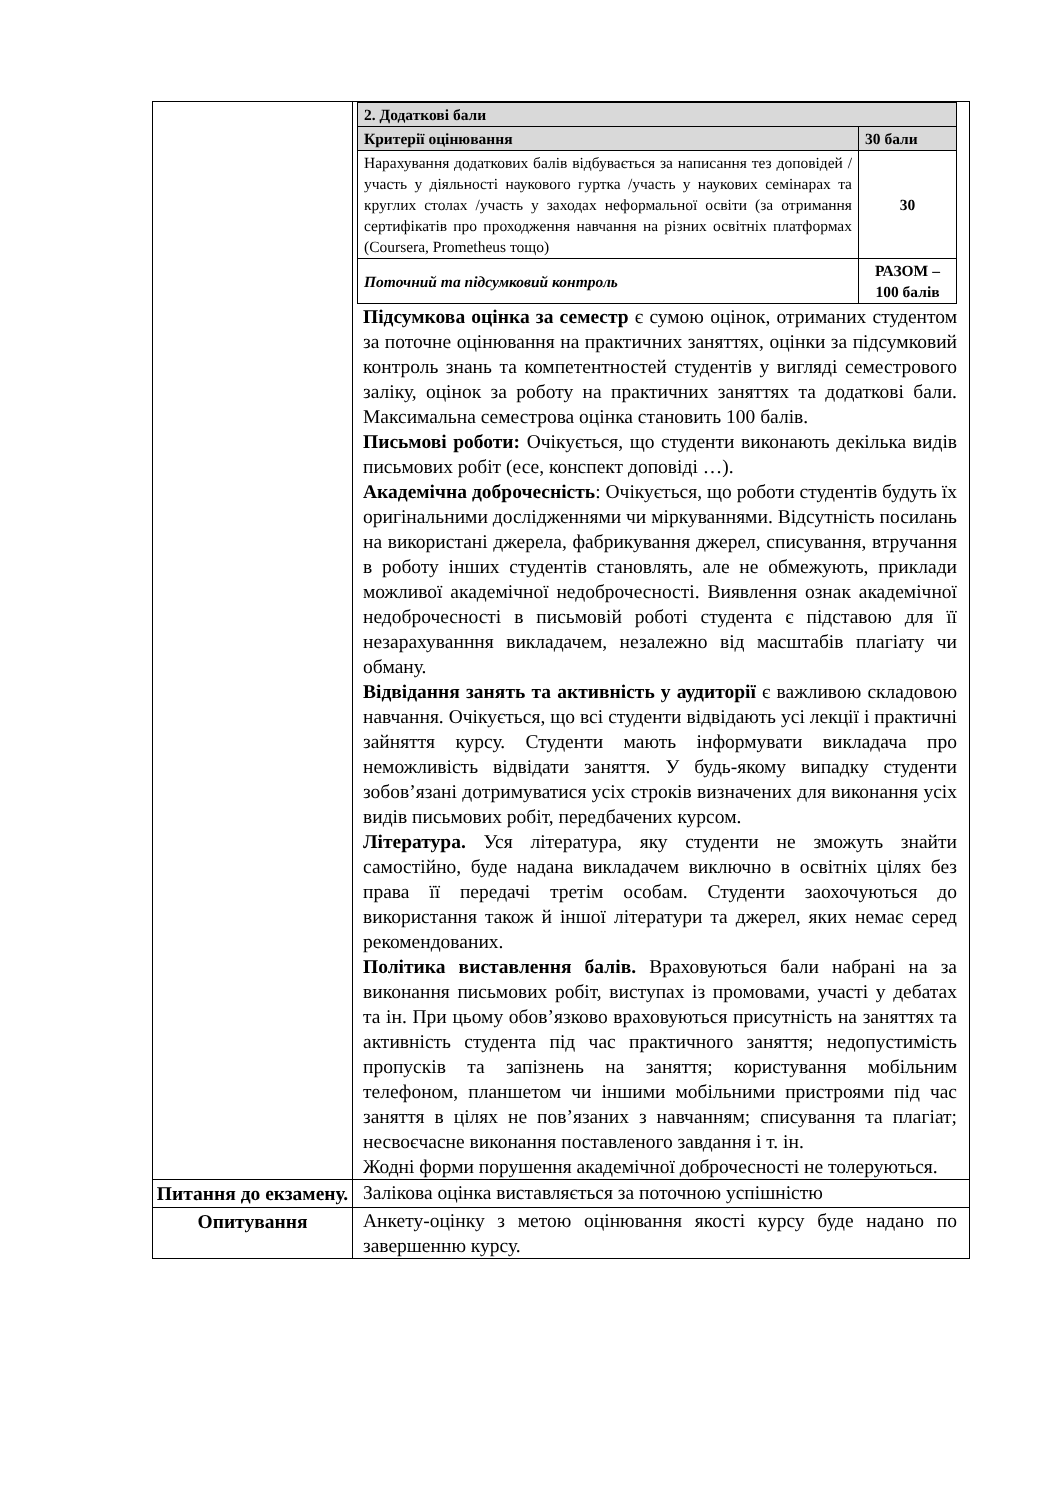| | / 2. Додаткові бали / / / --- / --- / / Критерії оцінювання / 30 бали / / Нарахування додаткових балів відбувається за написання тез доповідей / участь у діяльності наукового гуртка /участь у наукових семінарах та круглих столах /участь у заходах неформальної освіти (за отримання сертифікатів про проходження навчання на різних освітніх платформах (Coursera, Prometheus тощо) / 30 / / Поточний та підсумковий контроль / РАЗОМ – 100 балів / Підсумкова оцінка за семестр є сумою оцінок, отриманих студентом за поточне оцінювання на практичних заняттях, оцінки за підсумковий контроль знань та компетентностей студентів у вигляді семестрового заліку, оцінок за роботу на практичних заняттях та додаткові бали. Максимальна семестрова оцінка становить 100 балів. Письмові роботи: Очікується, що студенти виконають декілька видів письмових робіт (есе, конспект доповіді …). Академічна доброчесність : Очікується, що роботи студентів будуть їх оригінальними дослідженнями чи міркуваннями. Відсутність посилань на використані джерела, фабрикування джерел, списування, втручання в роботу інших студентів становлять, але не обмежують, приклади можливої академічної недоброчесності. Виявлення ознак академічної недоброчесності в письмовій роботі студента є підставою для її незарахуванння викладачем, незалежно від масштабів плагіату чи обману. Відвідання занять та активність у аудиторії є важливою складовою навчання. Очікується, що всі студенти відвідають усі лекції і практичні зайняття курсу. Студенти мають інформувати викладача про неможливість відвідати заняття. У будь-якому випадку студенти зобов’язані дотримуватися усіх строків визначених для виконання усіх видів письмових робіт, передбачених курсом. Література. Уся література, яку студенти не зможуть знайти самостійно, буде надана викладачем виключно в освітніх цілях без права її передачі третім особам. Студенти заохочуються до використання також й іншої літератури та джерел, яких немає серед рекомендованих. Політика виставлення балів. Враховуються бали набрані на за виконання письмових робіт, виступах із промовами, участі у дебатах та ін. При цьому обов’язково враховуються присутність на заняттях та активність студента під час практичного заняття; недопустимість пропусків та запізнень на заняття; користування мобільним телефоном, планшетом чи іншими мобільними пристроями під час заняття в цілях не пов’язаних з навчанням; списування та плагіат; несвоєчасне виконання поставленого завдання і т. ін. Жодні форми порушення академічної доброчесності не толеруються. |
| Питання до екзамену. | Залікова оцінка виставляється за поточною успішністю |
| Опитування | Анкету-оцінку з метою оцінювання якості курсу буде надано по завершенню курсу. |